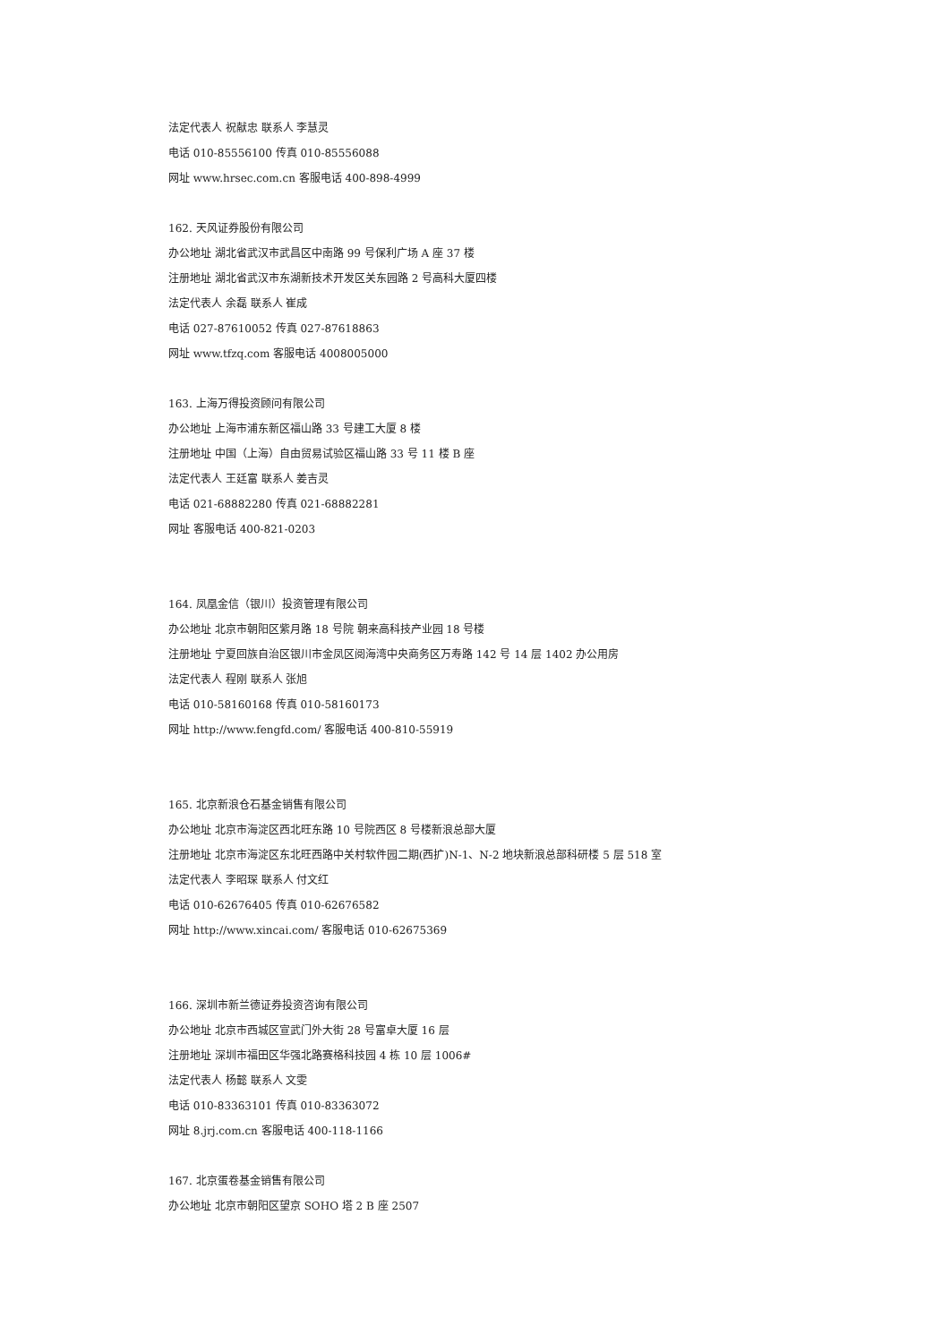法定代表人 祝献忠 联系人 李慧灵
电话 010-85556100 传真 010-85556088
网址 www.hrsec.com.cn 客服电话 400-898-4999
162. 天风证券股份有限公司
办公地址 湖北省武汉市武昌区中南路 99 号保利广场 A 座 37 楼
注册地址 湖北省武汉市东湖新技术开发区关东园路 2 号高科大厦四楼
法定代表人 余磊 联系人 崔成
电话 027-87610052 传真 027-87618863
网址 www.tfzq.com 客服电话 4008005000
163. 上海万得投资顾问有限公司
办公地址 上海市浦东新区福山路 33 号建工大厦 8 楼
注册地址 中国（上海）自由贸易试验区福山路 33 号 11 楼 B 座
法定代表人 王廷富 联系人 姜吉灵
电话 021-68882280 传真 021-68882281
网址 客服电话 400-821-0203
164. 凤凰金信（银川）投资管理有限公司
办公地址 北京市朝阳区紫月路 18 号院 朝来高科技产业园 18 号楼
注册地址 宁夏回族自治区银川市金凤区阅海湾中央商务区万寿路 142 号 14 层 1402 办公用房
法定代表人 程刚 联系人 张旭
电话 010-58160168 传真 010-58160173
网址 http://www.fengfd.com/ 客服电话 400-810-55919
165. 北京新浪仓石基金销售有限公司
办公地址 北京市海淀区西北旺东路 10 号院西区 8 号楼新浪总部大厦
注册地址 北京市海淀区东北旺西路中关村软件园二期(西扩)N-1、N-2 地块新浪总部科研楼 5 层 518 室
法定代表人 李昭琛 联系人 付文红
电话 010-62676405 传真 010-62676582
网址 http://www.xincai.com/ 客服电话 010-62675369
166. 深圳市新兰德证券投资咨询有限公司
办公地址 北京市西城区宣武门外大街 28 号富卓大厦 16 层
注册地址 深圳市福田区华强北路赛格科技园 4 栋 10 层 1006#
法定代表人 杨懿 联系人 文雯
电话 010-83363101 传真 010-83363072
网址 8.jrj.com.cn 客服电话 400-118-1166
167. 北京蛋卷基金销售有限公司
办公地址 北京市朝阳区望京 SOHO 塔 2 B 座 2507